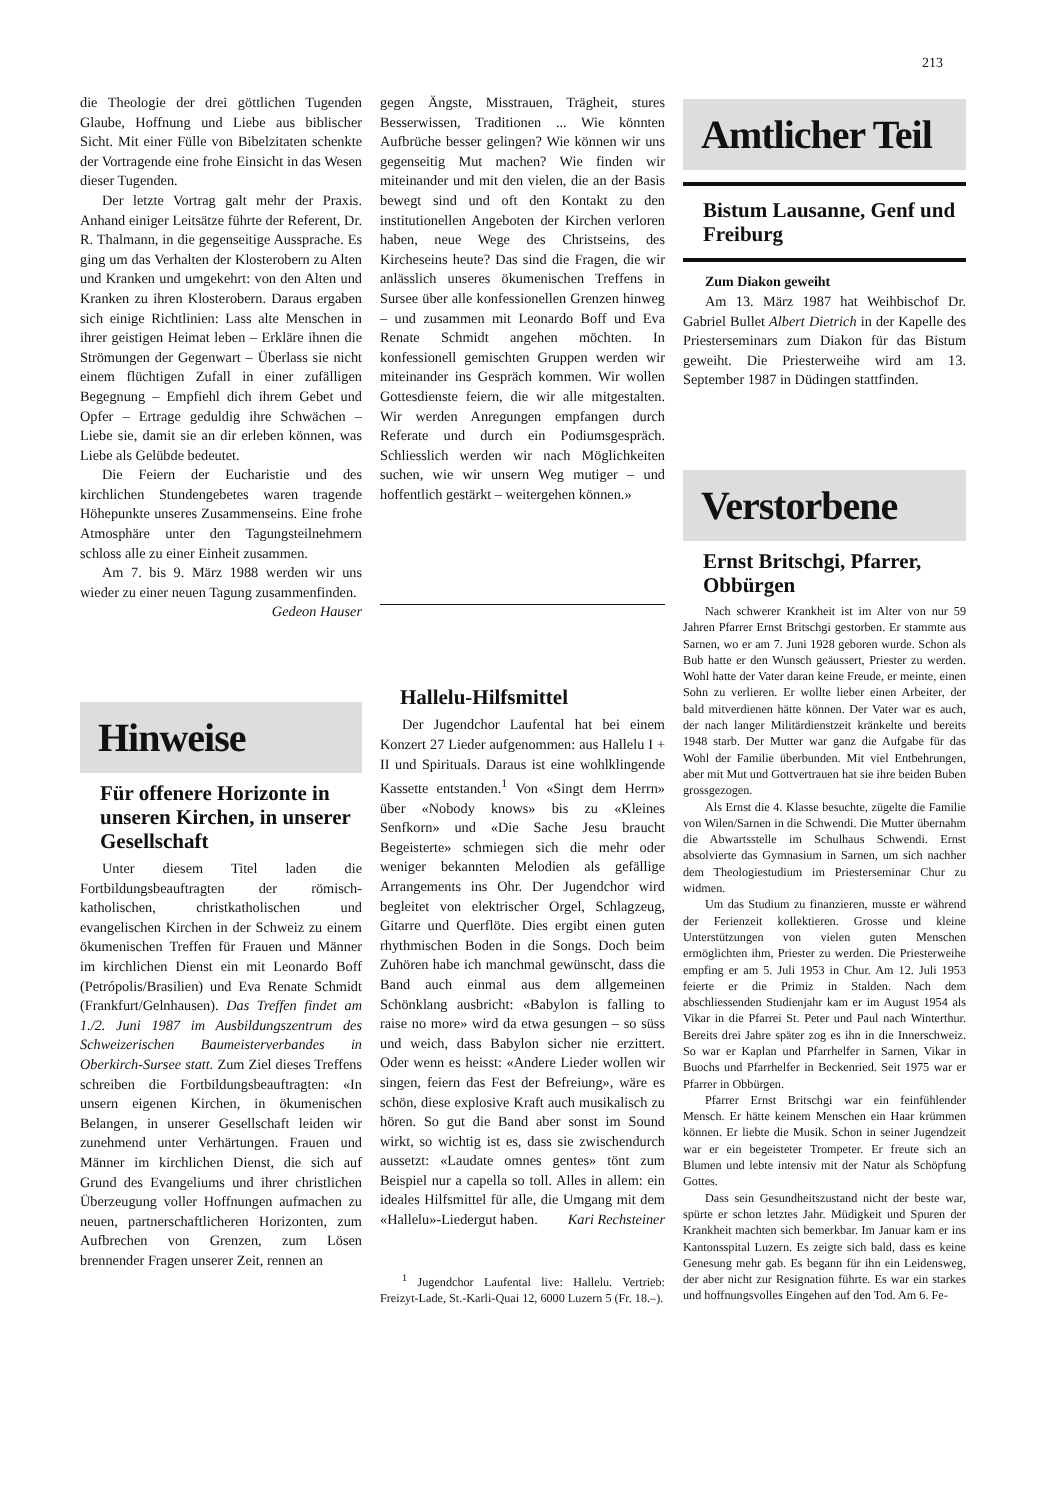213
die Theologie der drei göttlichen Tugenden Glaube, Hoffnung und Liebe aus biblischer Sicht. Mit einer Fülle von Bibelzitaten schenkte der Vortragende eine frohe Einsicht in das Wesen dieser Tugenden.
Der letzte Vortrag galt mehr der Praxis. Anhand einiger Leitsätze führte der Referent, Dr. R. Thalmann, in die gegenseitige Aussprache. Es ging um das Verhalten der Klosterobern zu Alten und Kranken und umgekehrt: von den Alten und Kranken zu ihren Klosterobern. Daraus ergaben sich einige Richtlinien: Lass alte Menschen in ihrer geistigen Heimat leben – Erkläre ihnen die Strömungen der Gegenwart – Überlass sie nicht einem flüchtigen Zufall in einer zufälligen Begegnung – Empfiehl dich ihrem Gebet und Opfer – Ertrage geduldig ihre Schwächen – Liebe sie, damit sie an dir erleben können, was Liebe als Gelübde bedeutet.
Die Feiern der Eucharistie und des kirchlichen Stundengebetes waren tragende Höhepunkte unseres Zusammenseins. Eine frohe Atmosphäre unter den Tagungsteilnehmern schloss alle zu einer Einheit zusammen.
Am 7. bis 9. März 1988 werden wir uns wieder zu einer neuen Tagung zusammenfinden.
Gedeon Hauser
Hinweise
Für offenere Horizonte in unseren Kirchen, in unserer Gesellschaft
Unter diesem Titel laden die Fortbildungsbeauftragten der römisch-katholischen, christkatholischen und evangelischen Kirchen in der Schweiz zu einem ökumenischen Treffen für Frauen und Männer im kirchlichen Dienst ein mit Leonardo Boff (Petrópolis/Brasilien) und Eva Renate Schmidt (Frankfurt/Gelnhausen). Das Treffen findet am 1./2. Juni 1987 im Ausbildungszentrum des Schweizerischen Baumeisterverbandes in Oberkirch-Sursee statt. Zum Ziel dieses Treffens schreiben die Fortbildungsbeauftragten: «In unsern eigenen Kirchen, in ökumenischen Belangen, in unserer Gesellschaft leiden wir zunehmend unter Verhärtungen. Frauen und Männer im kirchlichen Dienst, die sich auf Grund des Evangeliums und ihrer christlichen Überzeugung voller Hoffnungen aufmachen zu neuen, partnerschaftlicheren Horizonten, zum Aufbrechen von Grenzen, zum Lösen brennender Fragen unserer Zeit, rennen an
gegen Ängste, Misstrauen, Trägheit, stures Besserwissen, Traditionen ... Wie könnten Aufbrüche besser gelingen? Wie können wir uns gegenseitig Mut machen? Wie finden wir miteinander und mit den vielen, die an der Basis bewegt sind und oft den Kontakt zu den institutionellen Angeboten der Kirchen verloren haben, neue Wege des Christseins, des Kircheseins heute? Das sind die Fragen, die wir anlässlich unseres ökumenischen Treffens in Sursee über alle konfessionellen Grenzen hinweg – und zusammen mit Leonardo Boff und Eva Renate Schmidt angehen möchten. In konfessionell gemischten Gruppen werden wir miteinander ins Gespräch kommen. Wir wollen Gottesdienste feiern, die wir alle mitgestalten. Wir werden Anregungen empfangen durch Referate und durch ein Podiumsgespräch. Schliesslich werden wir nach Möglichkeiten suchen, wie wir unsern Weg mutiger – und hoffentlich gestärkt – weitergehen können.»
Hallelu-Hilfsmittel
Der Jugendchor Laufental hat bei einem Konzert 27 Lieder aufgenommen: aus Hallelu I + II und Spirituals. Daraus ist eine wohlklingende Kassette entstanden.<sup>1</sup> Von «Singt dem Herrn» über «Nobody knows» bis zu «Kleines Senfkorn» und «Die Sache Jesu braucht Begeisterte» schmiegen sich die mehr oder weniger bekannten Melodien als gefällige Arrangements ins Ohr. Der Jugendchor wird begleitet von elektrischer Orgel, Schlagzeug, Gitarre und Querflöte. Dies ergibt einen guten rhythmischen Boden in die Songs. Doch beim Zuhören habe ich manchmal gewünscht, dass die Band auch einmal aus dem allgemeinen Schönklang ausbricht: «Babylon is falling to raise no more» wird da etwa gesungen – so süss und weich, dass Babylon sicher nie erzittert. Oder wenn es heisst: «Andere Lieder wollen wir singen, feiern das Fest der Befreiung», wäre es schön, diese explosive Kraft auch musikalisch zu hören. So gut die Band aber sonst im Sound wirkt, so wichtig ist es, dass sie zwischendurch aussetzt: «Laudate omnes gentes» tönt zum Beispiel nur a capella so toll. Alles in allem: ein ideales Hilfsmittel für alle, die Umgang mit dem «Hallelu»-Liedergut haben. Kari Rechsteiner
<sup>1</sup> Jugendchor Laufental live: Hallelu. Vertrieb: Freizyt-Lade, St.-Karli-Quai 12, 6000 Luzern 5 (Fr. 18.–).
Amtlicher Teil
Bistum Lausanne, Genf und Freiburg
Zum Diakon geweiht
Am 13. März 1987 hat Weihbischof Dr. Gabriel Bullet Albert Dietrich in der Kapelle des Priesterseminars zum Diakon für das Bistum geweiht. Die Priesterweihe wird am 13. September 1987 in Düdingen stattfinden.
Verstorbene
Ernst Britschgi, Pfarrer, Obbürgen
Nach schwerer Krankheit ist im Alter von nur 59 Jahren Pfarrer Ernst Britschgi gestorben. Er stammte aus Sarnen, wo er am 7. Juni 1928 geboren wurde. Schon als Bub hatte er den Wunsch geäussert, Priester zu werden. Wohl hatte der Vater daran keine Freude, er meinte, einen Sohn zu verlieren. Er wollte lieber einen Arbeiter, der bald mitverdienen hätte können. Der Vater war es auch, der nach langer Militärdienstzeit kränkelte und bereits 1948 starb. Der Mutter war ganz die Aufgabe für das Wohl der Familie überbunden. Mit viel Entbehrungen, aber mit Mut und Gottvertrauen hat sie ihre beiden Buben grossgezogen.
Als Ernst die 4. Klasse besuchte, zügelte die Familie von Wilen/Sarnen in die Schwendi. Die Mutter übernahm die Abwartsstelle im Schulhaus Schwendi. Ernst absolvierte das Gymnasium in Sarnen, um sich nachher dem Theologiestudium im Priesterseminar Chur zu widmen.
Um das Studium zu finanzieren, musste er während der Ferienzeit kollektieren. Grosse und kleine Unterstützungen von vielen guten Menschen ermöglichten ihm, Priester zu werden. Die Priesterweihe empfing er am 5. Juli 1953 in Chur. Am 12. Juli 1953 feierte er die Primiz in Stalden. Nach dem abschliessenden Studienjahr kam er im August 1954 als Vikar in die Pfarrei St. Peter und Paul nach Winterthur. Bereits drei Jahre später zog es ihn in die Innerschweiz. So war er Kaplan und Pfarrhelfer in Sarnen, Vikar in Buochs und Pfarrhelfer in Beckenried. Seit 1975 war er Pfarrer in Obbürgen.
Pfarrer Ernst Britschgi war ein feinfühlender Mensch. Er hätte keinem Menschen ein Haar krümmen können. Er liebte die Musik. Schon in seiner Jugendzeit war er ein begeisteter Trompeter. Er freute sich an Blumen und lebte intensiv mit der Natur als Schöpfung Gottes.
Dass sein Gesundheitszustand nicht der beste war, spürte er schon letztes Jahr. Müdigkeit und Spuren der Krankheit machten sich bemerkbar. Im Januar kam er ins Kantonsspital Luzern. Es zeigte sich bald, dass es keine Genesung mehr gab. Es begann für ihn ein Leidensweg, der aber nicht zur Resignation führte. Es war ein starkes und hoffnungsvolles Eingehen auf den Tod. Am 6. Fe-